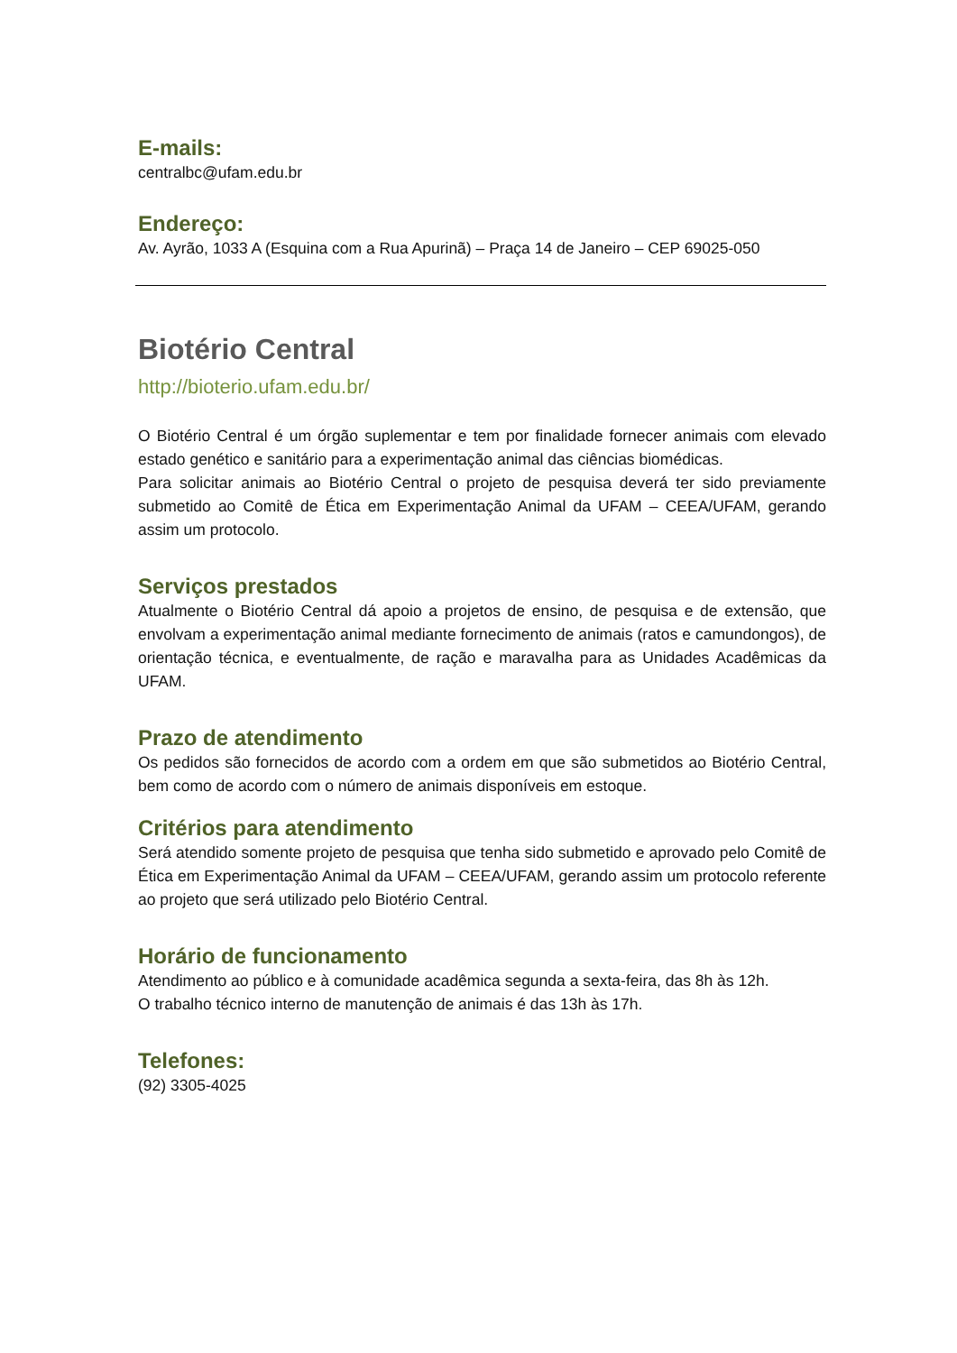E-mails:
centralbc@ufam.edu.br
Endereço:
Av. Ayrão, 1033 A (Esquina com a Rua Apurinã) – Praça 14 de Janeiro – CEP 69025-050
Biotério Central
http://bioterio.ufam.edu.br/
O Biotério Central é um órgão suplementar e tem por finalidade fornecer animais com elevado estado genético e sanitário para a experimentação animal das ciências biomédicas.
Para solicitar animais ao Biotério Central o projeto de pesquisa deverá ter sido previamente submetido ao Comitê de Ética em Experimentação Animal da UFAM – CEEA/UFAM, gerando assim um protocolo.
Serviços prestados
Atualmente o Biotério Central dá apoio a projetos de ensino, de pesquisa e de extensão, que envolvam a experimentação animal mediante fornecimento de animais (ratos e camundongos), de orientação técnica, e eventualmente, de ração e maravalha para as Unidades Acadêmicas da UFAM.
Prazo de atendimento
Os pedidos são fornecidos de acordo com a ordem em que são submetidos ao Biotério Central, bem como de acordo com o número de animais disponíveis em estoque.
Critérios para atendimento
Será atendido somente projeto de pesquisa que tenha sido submetido e aprovado pelo Comitê de Ética em Experimentação Animal da UFAM – CEEA/UFAM, gerando assim um protocolo referente ao projeto que será utilizado pelo Biotério Central.
Horário de funcionamento
Atendimento ao público e à comunidade acadêmica segunda a sexta-feira, das 8h às 12h.
O trabalho técnico interno de manutenção de animais é das 13h às 17h.
Telefones:
(92) 3305-4025